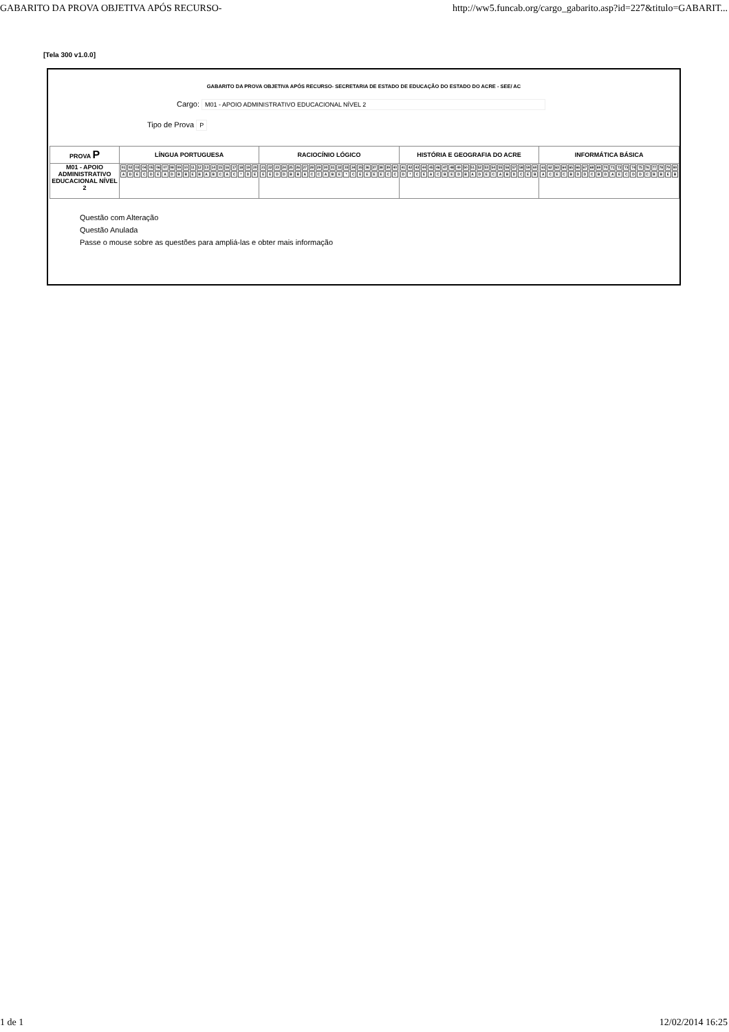GABARITO DA PROVA OBJETIVA APÓS RECURSO- http://ww5.funcab.org/cargo_gabarito.asp?id=227&titulo=GABARIT...
[Tela 300 v1.0.0]
GABARITO DA PROVA OBJETIVA APÓS RECURSO- SECRETARIA DE ESTADO DE EDUCAÇÃO DO ESTADO DO ACRE - SEE/ AC
Cargo: M01 - APOIO ADMINISTRATIVO EDUCACIONAL NÍVEL 2
Tipo de Prova P
| PROVA P | LÍNGUA PORTUGUESA | RACIOCÍNIO LÓGICO | HISTÓRIA E GEOGRAFIA DO ACRE | INFORMÁTICA BÁSICA |
| --- | --- | --- | --- | --- |
| M01 - APOIO ADMINISTRATIVO EDUCACIONAL NÍVEL 2 | / 01 / 02 / 03 / 04 / 05 / 06 / 07 / 08 / 09 / 10 / 11 / 12 / 13 / 14 / 15 / 16 / 17 / 18 / 19 / 20 / / A / D / E / C / D / E / A / D / B / B / E / B / A / B / C / A / C / * / D / E / | / 21 / 22 / 23 / 24 / 25 / 26 / 27 / 28 / 29 / 30 / 31 / 32 / 33 / 34 / 35 / 36 / 37 / 38 / 39 / 40 / / E / E / D / D / B / B / A / C / C / A / B / E / * / C / E / E / E / E / C / C / | / 41 / 42 / 43 / 44 / 45 / 46 / 47 / 48 / 49 / 50 / 51 / 52 / 53 / 54 / 55 / 56 / 57 / 58 / 59 / 60 / / D / * / C / E / A / C / B / E / D / B / A / D / E / C / A / B / D / C / E / B / | / 61 / 62 / 63 / 64 / 65 / 66 / 67 / 68 / 69 / 70 / 71 / 72 / 73 / 74 / 75 / 76 / 77 / 78 / 79 / 80 / / A / C / E / C / B / D / D / C / B / D / A / E / C / D / D / C / B / B / E / B / |
Questão com Alteração
Questão Anulada
Passe o mouse sobre as questões para ampliá-las e obter mais informação
1 de 1 12/02/2014 16:25